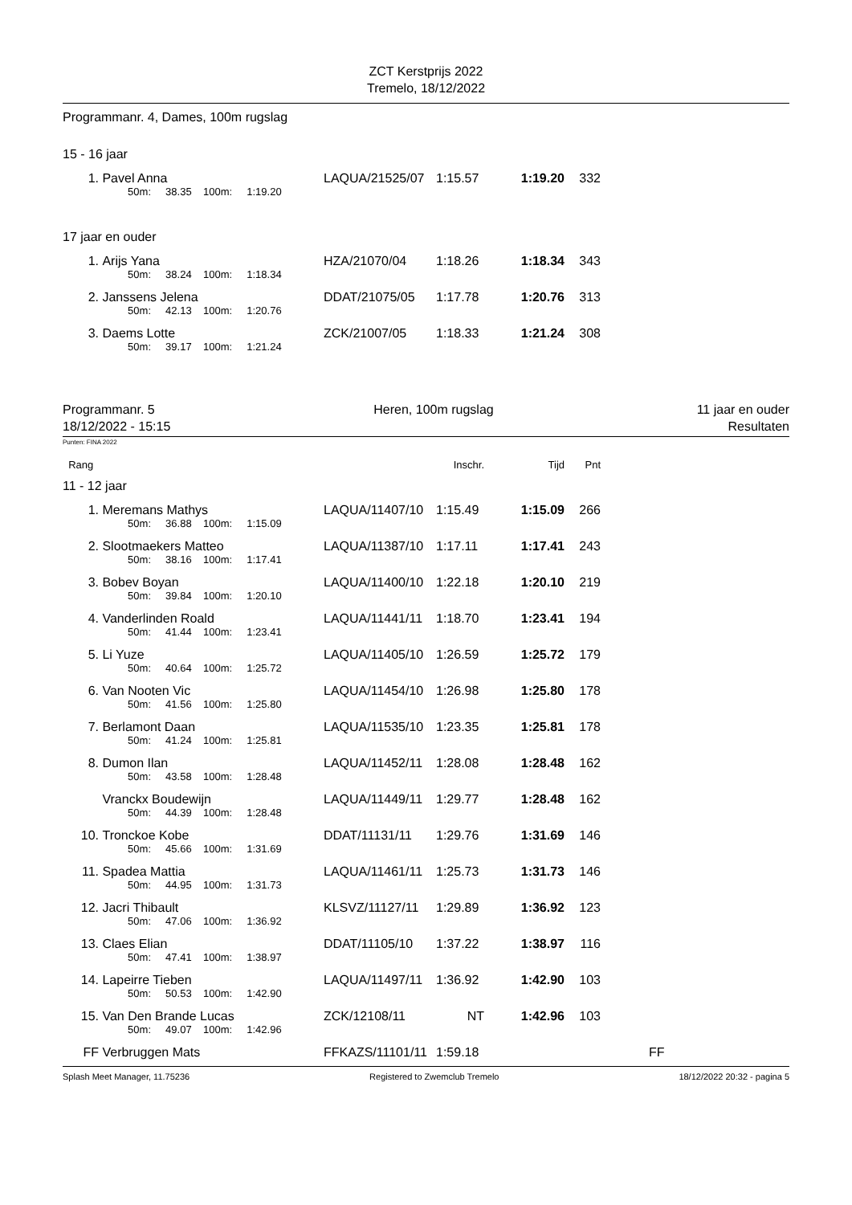ZCT Kerstprijs 2022
Tremelo, 18/12/2022
Programmanr. 4, Dames, 100m rugslag
15 - 16 jaar
| 1. | Pavel Anna | LAQUA/21525/07 | 1:15.57 | 1:19.20 | 332 | |
| | 50m: 38.35 100m: 1:19.20 | | | | | |
17 jaar en ouder
| 1. | Arijs Yana | HZA/21070/04 | 1:18.26 | 1:18.34 | 343 | |
| | 50m: 38.24 100m: 1:18.34 | | | | | |
| 2. | Janssens Jelena | DDAT/21075/05 | 1:17.78 | 1:20.76 | 313 | |
| | 50m: 42.13 100m: 1:20.76 | | | | | |
| 3. | Daems Lotte | ZCK/21007/05 | 1:18.33 | 1:21.24 | 308 | |
| | 50m: 39.17 100m: 1:21.24 | | | | | |
Programmanr. 5
18/12/2022 - 15:15
Heren, 100m rugslag 11 jaar en ouder
Resultaten
Punten: FINA 2022
| Rang | | | Inschr. | Tijd | Pnt | |
11 - 12 jaar
| 1. | Meremans Mathys | LAQUA/11407/10 | 1:15.49 | 1:15.09 | 266 | |
| | 50m: 36.88 100m: 1:15.09 | | | | | |
| 2. | Slootmaekers Matteo | LAQUA/11387/10 | 1:17.11 | 1:17.41 | 243 | |
| | 50m: 38.16 100m: 1:17.41 | | | | | |
| 3. | Bobev Boyan | LAQUA/11400/10 | 1:22.18 | 1:20.10 | 219 | |
| | 50m: 39.84 100m: 1:20.10 | | | | | |
| 4. | Vanderlinden Roald | LAQUA/11441/11 | 1:18.70 | 1:23.41 | 194 | |
| | 50m: 41.44 100m: 1:23.41 | | | | | |
| 5. | Li Yuze | LAQUA/11405/10 | 1:26.59 | 1:25.72 | 179 | |
| | 50m: 40.64 100m: 1:25.72 | | | | | |
| 6. | Van Nooten Vic | LAQUA/11454/10 | 1:26.98 | 1:25.80 | 178 | |
| | 50m: 41.56 100m: 1:25.80 | | | | | |
| 7. | Berlamont Daan | LAQUA/11535/10 | 1:23.35 | 1:25.81 | 178 | |
| | 50m: 41.24 100m: 1:25.81 | | | | | |
| 8. | Dumon Ilan | LAQUA/11452/11 | 1:28.08 | 1:28.48 | 162 | |
| | 50m: 43.58 100m: 1:28.48 | | | | | |
| | Vranckx Boudewijn | LAQUA/11449/11 | 1:29.77 | 1:28.48 | 162 | |
| | 50m: 44.39 100m: 1:28.48 | | | | | |
| 10. | Tronckoe Kobe | DDAT/11131/11 | 1:29.76 | 1:31.69 | 146 | |
| | 50m: 45.66 100m: 1:31.69 | | | | | |
| 11. | Spadea Mattia | LAQUA/11461/11 | 1:25.73 | 1:31.73 | 146 | |
| | 50m: 44.95 100m: 1:31.73 | | | | | |
| 12. | Jacri Thibault | KLSVZ/11127/11 | 1:29.89 | 1:36.92 | 123 | |
| | 50m: 47.06 100m: 1:36.92 | | | | | |
| 13. | Claes Elian | DDAT/11105/10 | 1:37.22 | 1:38.97 | 116 | |
| | 50m: 47.41 100m: 1:38.97 | | | | | |
| 14. | Lapeirre Tieben | LAQUA/11497/11 | 1:36.92 | 1:42.90 | 103 | |
| | 50m: 50.53 100m: 1:42.90 | | | | | |
| 15. | Van Den Brande Lucas | ZCK/12108/11 | NT | 1:42.96 | 103 | |
| | 50m: 49.07 100m: 1:42.96 | | | | | |
| FF | Verbruggen Mats | FFKAZS/11101/11 | 1:59.18 | | | FF |
Splash Meet Manager, 11.75236 Registered to Zwemclub Tremelo 18/12/2022 20:32 - pagina 5